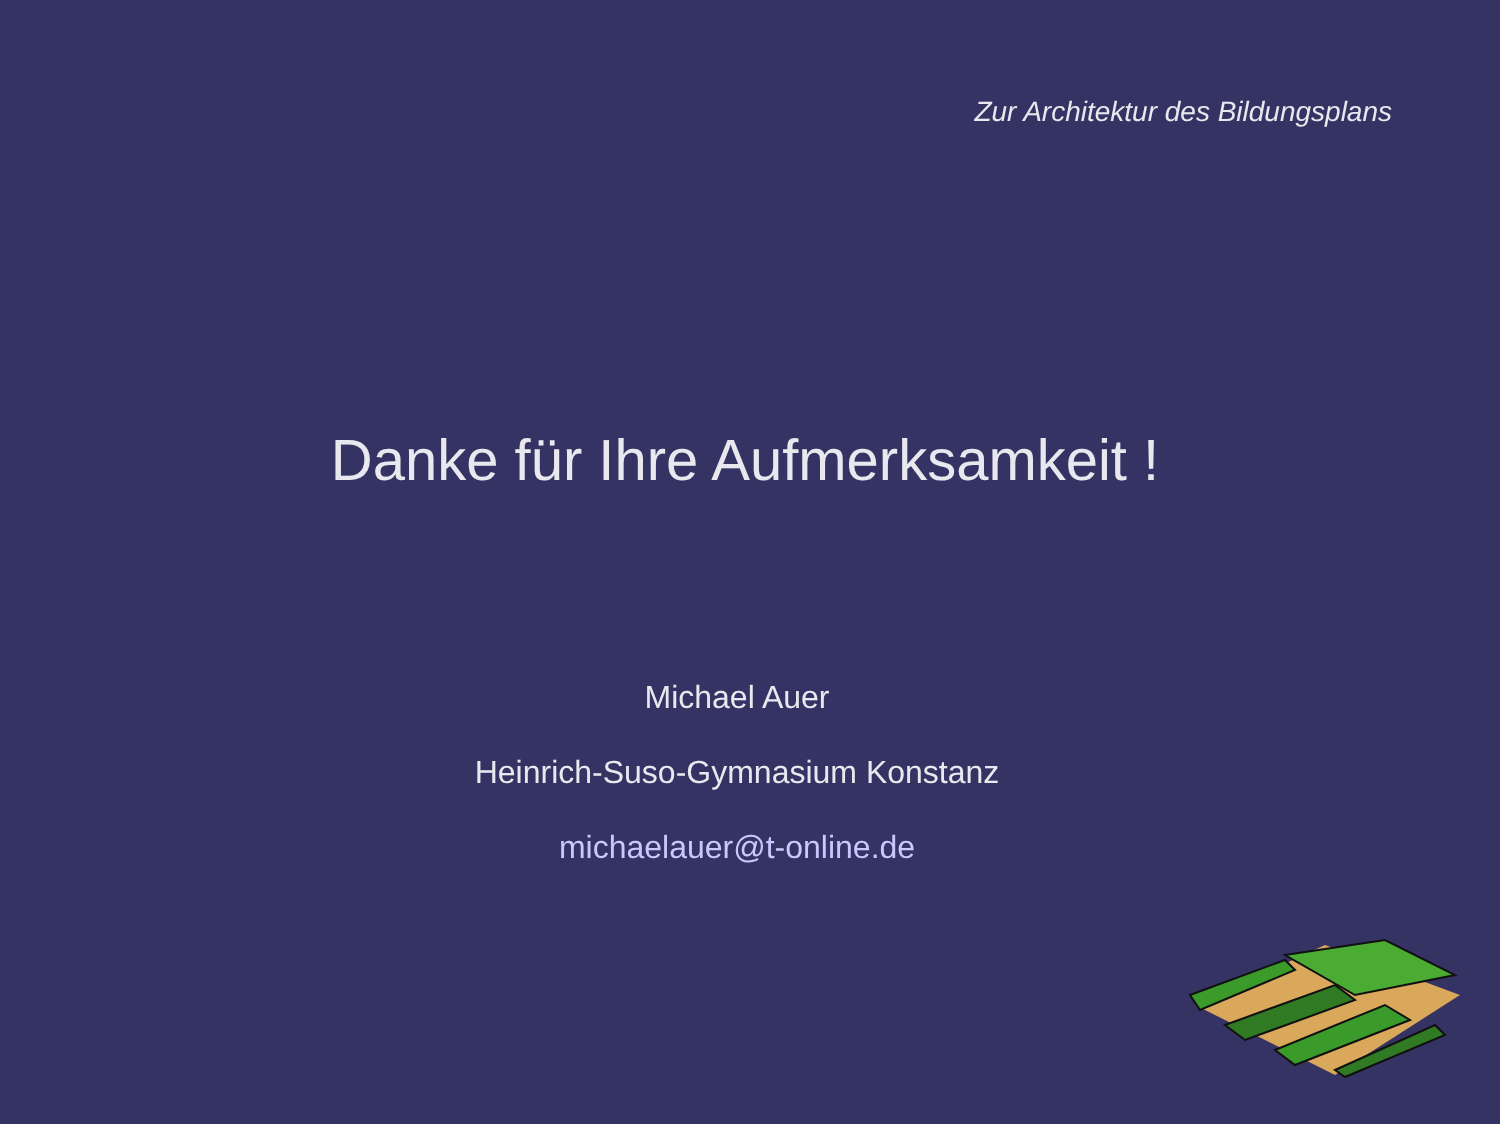Zur Architektur des Bildungsplans
Danke für Ihre Aufmerksamkeit !
Michael Auer
Heinrich-Suso-Gymnasium Konstanz
michaelauer@t-online.de